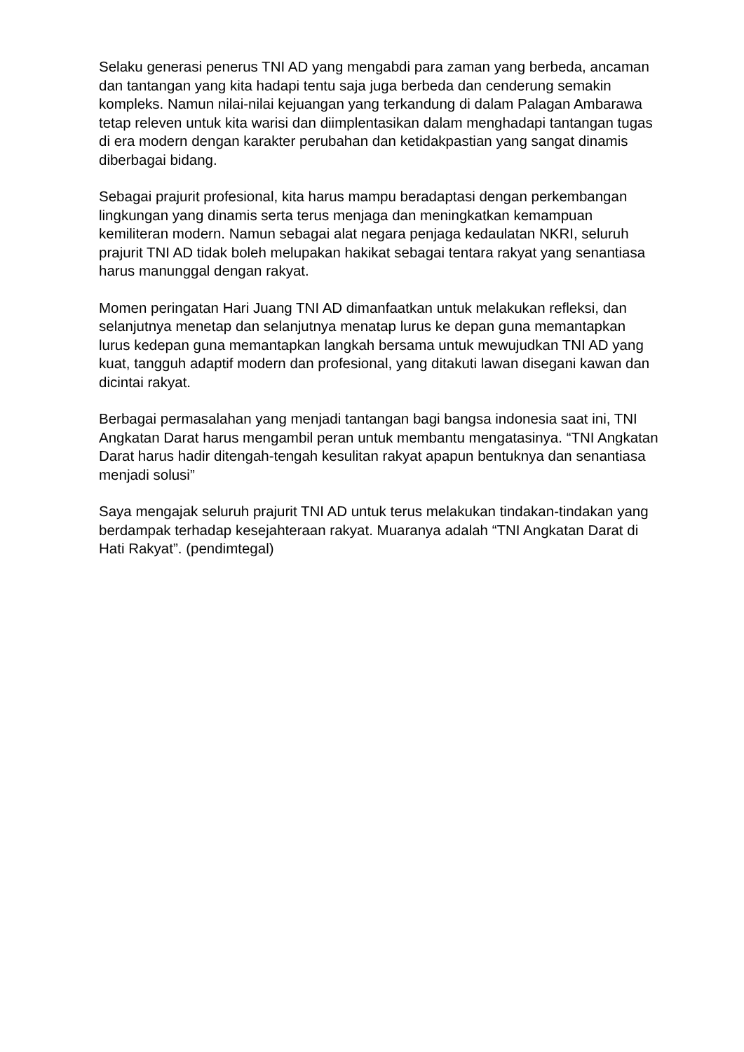Selaku generasi penerus TNI AD yang mengabdi para zaman yang berbeda, ancaman dan tantangan yang kita hadapi tentu saja juga berbeda dan cenderung semakin kompleks. Namun nilai-nilai kejuangan yang terkandung di dalam Palagan Ambarawa tetap releven untuk kita warisi dan diimplentasikan dalam menghadapi tantangan tugas di era modern dengan karakter perubahan dan ketidakpastian yang sangat dinamis diberbagai bidang.
Sebagai prajurit profesional, kita harus mampu beradaptasi dengan perkembangan lingkungan yang dinamis serta terus menjaga dan meningkatkan kemampuan kemiliteran modern. Namun sebagai alat negara penjaga kedaulatan NKRI, seluruh prajurit TNI AD tidak boleh melupakan hakikat sebagai tentara rakyat yang senantiasa harus manunggal dengan rakyat.
Momen peringatan Hari Juang TNI AD dimanfaatkan untuk melakukan refleksi, dan selanjutnya menetap dan selanjutnya menatap lurus ke depan guna memantapkan lurus kedepan guna memantapkan langkah bersama untuk mewujudkan TNI AD yang kuat, tangguh adaptif modern dan profesional, yang ditakuti lawan disegani kawan dan dicintai rakyat.
Berbagai permasalahan yang menjadi tantangan bagi bangsa indonesia saat ini, TNI Angkatan Darat harus mengambil peran untuk membantu mengatasinya. “TNI Angkatan Darat harus hadir ditengah-tengah kesulitan rakyat apapun bentuknya dan senantiasa menjadi solusi”
Saya mengajak seluruh prajurit TNI AD untuk terus melakukan tindakan-tindakan yang berdampak terhadap kesejahteraan rakyat. Muaranya adalah “TNI Angkatan Darat di Hati Rakyat”. (pendimtegal)